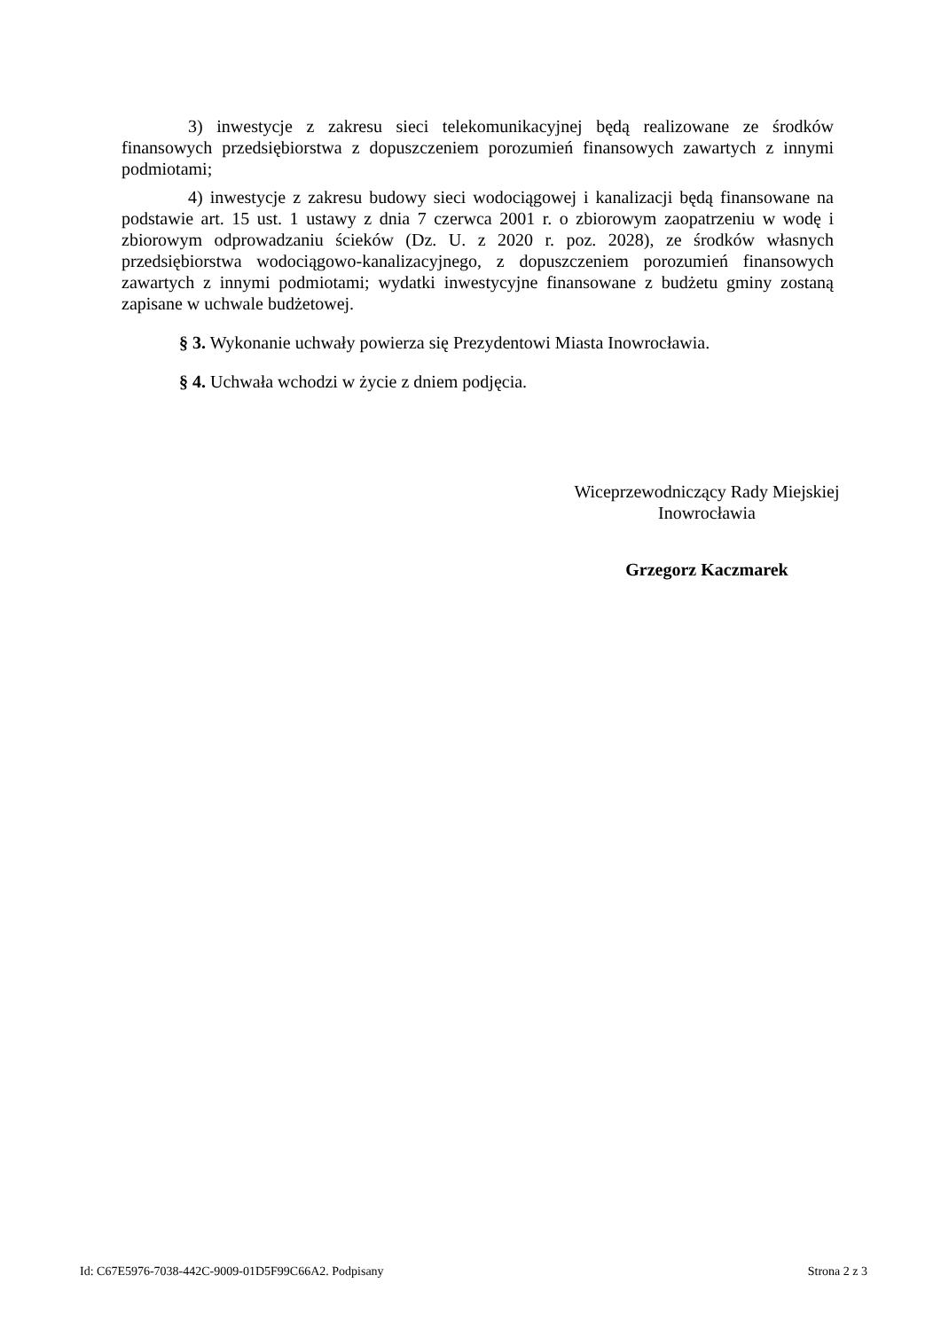3) inwestycje z zakresu sieci telekomunikacyjnej będą realizowane ze środków finansowych przedsiębiorstwa z dopuszczeniem porozumień finansowych zawartych z innymi podmiotami;
4) inwestycje z zakresu budowy sieci wodociągowej i kanalizacji będą finansowane na podstawie art. 15 ust. 1 ustawy z dnia 7 czerwca 2001 r. o zbiorowym zaopatrzeniu w wodę i zbiorowym odprowadzaniu ścieków (Dz. U. z 2020 r. poz. 2028), ze środków własnych przedsiębiorstwa wodociągowo-kanalizacyjnego, z dopuszczeniem porozumień finansowych zawartych z innymi podmiotami; wydatki inwestycyjne finansowane z budżetu gminy zostaną zapisane w uchwale budżetowej.
§ 3. Wykonanie uchwały powierza się Prezydentowi Miasta Inowrocławia.
§ 4. Uchwała wchodzi w życie z dniem podjęcia.
Wiceprzewodniczący Rady Miejskiej
Inowrocławia
Grzegorz Kaczmarek
Id: C67E5976-7038-442C-9009-01D5F99C66A2. Podpisany Strona 2 z 3